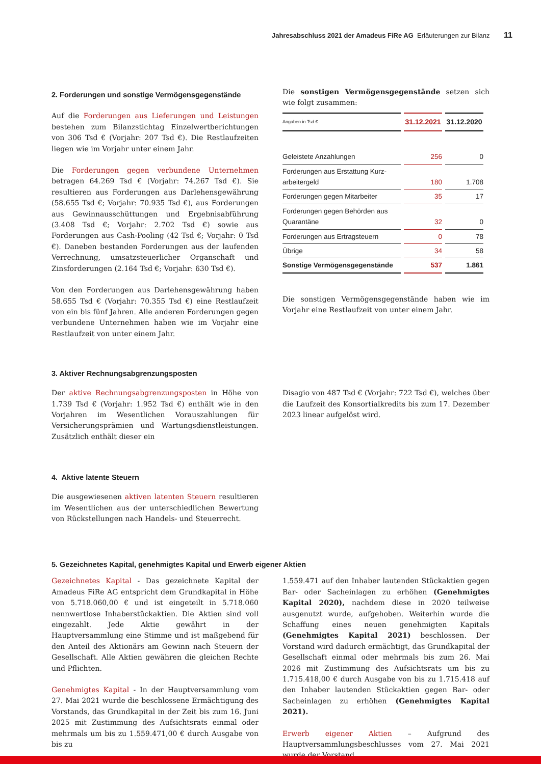Jahresabschluss 2021 der Amadeus FiRe AG Erläuterungen zur Bilanz 11
2. Forderungen und sonstige Vermögensgegenstände
Auf die Forderungen aus Lieferungen und Leistungen bestehen zum Bilanzstichtag Einzelwertberichtungen von 306 Tsd € (Vorjahr: 207 Tsd €). Die Restlaufzeiten liegen wie im Vorjahr unter einem Jahr.
Die Forderungen gegen verbundene Unternehmen betragen 64.269 Tsd € (Vorjahr: 74.267 Tsd €). Sie resultieren aus Forderungen aus Darlehensgewährung (58.655 Tsd €; Vorjahr: 70.935 Tsd €), aus Forderungen aus Gewinnausschüttungen und Ergebnisabführung (3.408 Tsd €; Vorjahr: 2.702 Tsd €) sowie aus Forderungen aus Cash-Pooling (42 Tsd €; Vorjahr: 0 Tsd €). Daneben bestanden Forderungen aus der laufenden Verrechnung, umsatzsteuerlicher Organschaft und Zinsforderungen (2.164 Tsd €; Vorjahr: 630 Tsd €).
Von den Forderungen aus Darlehensgewährung haben 58.655 Tsd € (Vorjahr: 70.355 Tsd €) eine Restlaufzeit von ein bis fünf Jahren. Alle anderen Forderungen gegen verbundene Unternehmen haben wie im Vorjahr eine Restlaufzeit von unter einem Jahr.
Die sonstigen Vermögensgegenstände setzen sich wie folgt zusammen:
| Angaben in Tsd € | 31.12.2021 | 31.12.2020 |
| --- | --- | --- |
| Geleistete Anzahlungen | 256 | 0 |
| Forderungen aus Erstattung Kurz- arbeitergeld | 180 | 1.708 |
| Forderungen gegen Mitarbeiter | 35 | 17 |
| Forderungen gegen Behörden aus Quarantäne | 32 | 0 |
| Forderungen aus Ertragsteuern | 0 | 78 |
| Übrige | 34 | 58 |
| Sonstige Vermögensgegenstände | 537 | 1.861 |
Die sonstigen Vermögensgegenstände haben wie im Vorjahr eine Restlaufzeit von unter einem Jahr.
3. Aktiver Rechnungsabgrenzungsposten
Der aktive Rechnungsabgrenzungsposten in Höhe von 1.739 Tsd € (Vorjahr: 1.952 Tsd €) enthält wie in den Vorjahren im Wesentlichen Vorauszahlungen für Versicherungsprämien und Wartungsdienstleistungen. Zusätzlich enthält dieser ein
Disagio von 487 Tsd € (Vorjahr: 722 Tsd €), welches über die Laufzeit des Konsortialkredits bis zum 17. Dezember 2023 linear aufgelöst wird.
4. Aktive latente Steuern
Die ausgewiesenen aktiven latenten Steuern resultieren im Wesentlichen aus der unterschiedlichen Bewertung von Rückstellungen nach Handels- und Steuerrecht.
5. Gezeichnetes Kapital, genehmigtes Kapital und Erwerb eigener Aktien
Gezeichnetes Kapital - Das gezeichnete Kapital der Amadeus FiRe AG entspricht dem Grundkapital in Höhe von 5.718.060,00 € und ist eingeteilt in 5.718.060 nennwertlose Inhaberstückaktien. Die Aktien sind voll eingezahlt. Jede Aktie gewährt in der Hauptversammlung eine Stimme und ist maßgebend für den Anteil des Aktionärs am Gewinn nach Steuern der Gesellschaft. Alle Aktien gewähren die gleichen Rechte und Pflichten.
Genehmigtes Kapital - In der Hauptversammlung vom 27. Mai 2021 wurde die beschlossene Ermächtigung des Vorstands, das Grundkapital in der Zeit bis zum 16. Juni 2025 mit Zustimmung des Aufsichtsrats einmal oder mehrmals um bis zu 1.559.471,00 € durch Ausgabe von bis zu
1.559.471 auf den Inhaber lautenden Stückaktien gegen Bar- oder Sacheinlagen zu erhöhen (Genehmigtes Kapital 2020), nachdem diese in 2020 teilweise ausgenutzt wurde, aufgehoben. Weiterhin wurde die Schaffung eines neuen genehmigten Kapitals (Genehmigtes Kapital 2021) beschlossen. Der Vorstand wird dadurch ermächtigt, das Grundkapital der Gesellschaft einmal oder mehrmals bis zum 26. Mai 2026 mit Zustimmung des Aufsichtsrats um bis zu 1.715.418,00 € durch Ausgabe von bis zu 1.715.418 auf den Inhaber lautenden Stückaktien gegen Bar- oder Sacheinlagen zu erhöhen (Genehmigtes Kapital 2021).
Erwerb eigener Aktien – Aufgrund des Hauptversammlungsbeschlusses vom 27. Mai 2021 wurde der Vorstand